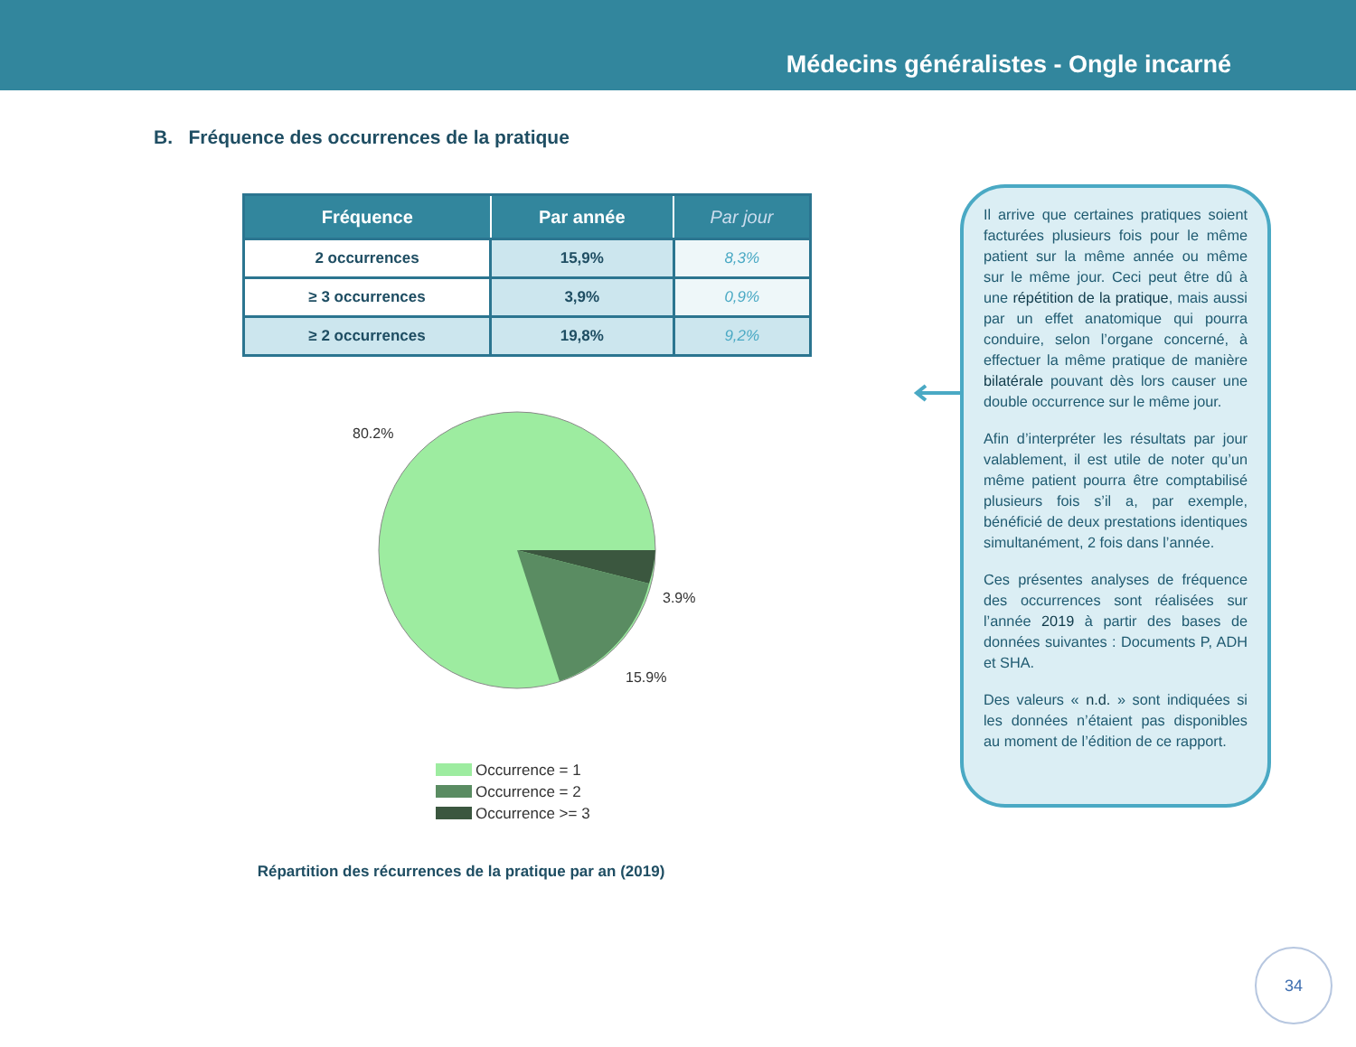Médecins généralistes - Ongle incarné
B. Fréquence des occurrences de la pratique
| Fréquence | Par année | Par jour |
| --- | --- | --- |
| 2 occurrences | 15,9% | 8,3% |
| ≥ 3 occurrences | 3,9% | 0,9% |
| ≥ 2 occurrences | 19,8% | 9,2% |
80.2%
3.9%
15.9%
Occurrence = 1
Occurrence = 2
Occurrence >= 3
Répartition des récurrences de la pratique par an (2019)
Il arrive que certaines pratiques soient facturées plusieurs fois pour le même patient sur la même année ou même sur le même jour. Ceci peut être dû à une répétition de la pratique, mais aussi par un effet anatomique qui pourra conduire, selon l’organe concerné, à effectuer la même pratique de manière bilatérale pouvant dès lors causer une double occurrence sur le même jour.
Afin d’interpréter les résultats par jour valablement, il est utile de noter qu’un même patient pourra être comptabilisé plusieurs fois s’il a, par exemple, bénéficié de deux prestations identiques simultanément, 2 fois dans l’année.
Ces présentes analyses de fréquence des occurrences sont réalisées sur l’année 2019 à partir des bases de données suivantes : Documents P, ADH et SHA.
Des valeurs « n.d. » sont indiquées si les données n’étaient pas disponibles au moment de l’édition de ce rapport.
34